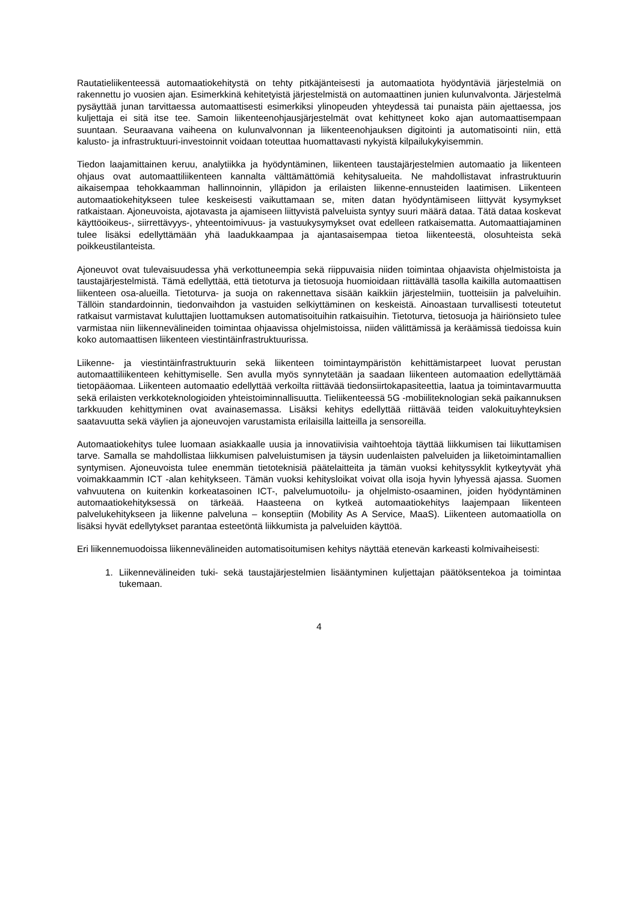Rautatieliikenteessä automaatiokehitystä on tehty pitkäjänteisesti ja automaatiota hyödyntäviä järjestelmiä on rakennettu jo vuosien ajan. Esimerkkinä kehitetyistä järjestelmistä on automaattinen junien kulunvalvonta. Järjestelmä pysäyttää junan tarvittaessa automaattisesti esimerkiksi ylinopeuden yhteydessä tai punaista päin ajettaessa, jos kuljettaja ei sitä itse tee. Samoin liikenteenohjausjärjestelmät ovat kehittyneet koko ajan automaattisempaan suuntaan. Seuraavana vaiheena on kulunvalvonnan ja liikenteenohjauksen digitointi ja automatisointi niin, että kalusto- ja infrastruktuuri-investoinnit voidaan toteuttaa huomattavasti nykyistä kilpailukykyisemmin.
Tiedon laajamittainen keruu, analytiikka ja hyödyntäminen, liikenteen taustajärjestelmien automaatio ja liikenteen ohjaus ovat automaattiliikenteen kannalta välttämättömiä kehitysalueita. Ne mahdollistavat infrastruktuurin aikaisempaa tehokkaamman hallinnoinnin, ylläpidon ja erilaisten liikenne-ennusteiden laatimisen. Liikenteen automaatiokehitykseen tulee keskeisesti vaikuttamaan se, miten datan hyödyntämiseen liittyvät kysymykset ratkaistaan. Ajoneuvoista, ajotavasta ja ajamiseen liittyvistä palveluista syntyy suuri määrä dataa. Tätä dataa koskevat käyttöoikeus-, siirrettävyys-, yhteentoimivuus- ja vastuukysymykset ovat edelleen ratkaisematta. Automaattiajaminen tulee lisäksi edellyttämään yhä laadukkaampaa ja ajantasaisempaa tietoa liikenteestä, olosuhteista sekä poikkeustilanteista.
Ajoneuvot ovat tulevaisuudessa yhä verkottuneempia sekä riippuvaisia niiden toimintaa ohjaavista ohjelmistoista ja taustajärjestelmistä. Tämä edellyttää, että tietoturva ja tietosuoja huomioidaan riittävällä tasolla kaikilla automaattisen liikenteen osa-alueilla. Tietoturva- ja suoja on rakennettava sisään kaikkiin järjestelmiin, tuotteisiin ja palveluihin. Tällöin standardoinnin, tiedonvaihdon ja vastuiden selkiyttäminen on keskeistä. Ainoastaan turvallisesti toteutetut ratkaisut varmistavat kuluttajien luottamuksen automatisoituihin ratkaisuihin. Tietoturva, tietosuoja ja häiriönsieto tulee varmistaa niin liikennevälineiden toimintaa ohjaavissa ohjelmistoissa, niiden välittämissä ja keräämissä tiedoissa kuin koko automaattisen liikenteen viestintäinfrastruktuurissa.
Liikenne- ja viestintäinfrastruktuurin sekä liikenteen toimintaympäristön kehittämistarpeet luovat perustan automaattiliikenteen kehittymiselle. Sen avulla myös synnytetään ja saadaan liikenteen automaation edellyttämää tietopääomaa. Liikenteen automaatio edellyttää verkoilta riittävää tiedonsiirtokapasiteettia, laatua ja toimintavarmuutta sekä erilaisten verkkoteknologioiden yhteistoiminnallisuutta. Tieliikenteessä 5G -mobiiliteknologian sekä paikannuksen tarkkuuden kehittyminen ovat avainasemassa. Lisäksi kehitys edellyttää riittävää teiden valokuituyhteyksien saatavuutta sekä väylien ja ajoneuvojen varustamista erilaisilla laitteilla ja sensoreilla.
Automaatiokehitys tulee luomaan asiakkaalle uusia ja innovatiivisia vaihtoehtoja täyttää liikkumisen tai liikuttamisen tarve. Samalla se mahdollistaa liikkumisen palveluistumisen ja täysin uudenlaisten palveluiden ja liiketoimintamallien syntymisen. Ajoneuvoista tulee enemmän tietoteknisiä päätelaitteita ja tämän vuoksi kehityssyklit kytkeytyvät yhä voimakkaammin ICT -alan kehitykseen. Tämän vuoksi kehitysloikat voivat olla isoja hyvin lyhyessä ajassa. Suomen vahvuutena on kuitenkin korkeatasoinen ICT-, palvelumuotoilu- ja ohjelmisto-osaaminen, joiden hyödyntäminen automaatiokehityksessä on tärkeää. Haasteena on kytkeä automaatiokehitys laajempaan liikenteen palvelukehitykseen ja liikenne palveluna – konseptiin (Mobility As A Service, MaaS). Liikenteen automaatiolla on lisäksi hyvät edellytykset parantaa esteetöntä liikkumista ja palveluiden käyttöä.
Eri liikennemuodoissa liikennevälineiden automatisoitumisen kehitys näyttää etenevän karkeasti kolmivaiheisesti:
1. Liikennevälineiden tuki- sekä taustajärjestelmien lisääntyminen kuljettajan päätöksentekoa ja toimintaa tukemaan.
4